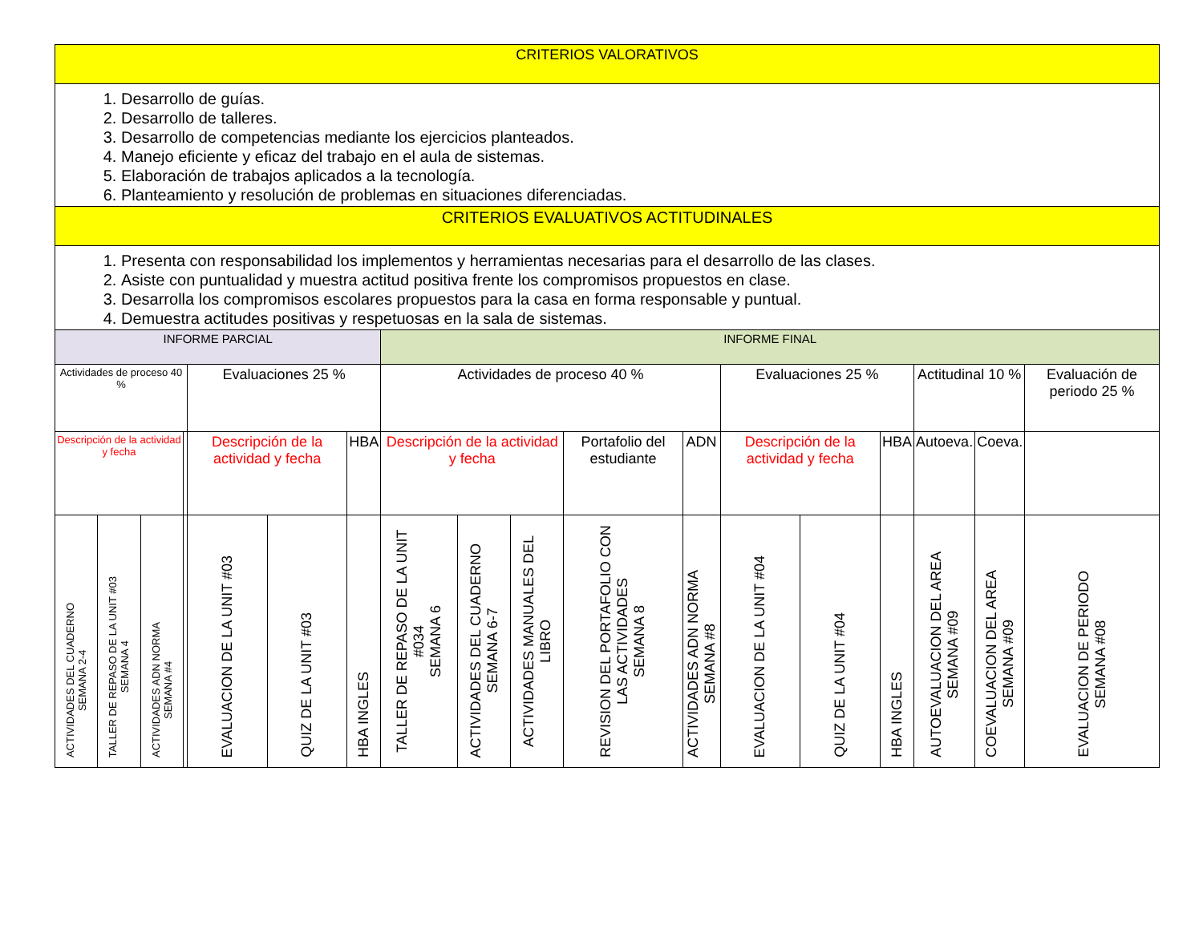| CRITERIOS VALORATIVOS | | | | | | | | | | | | | | | | | |
| 1. Desarrollo de guías. 2. Desarrollo de talleres. 3. Desarrollo de competencias mediante los ejercicios planteados. 4. Manejo eficiente y eficaz del trabajo en el aula de sistemas. 5. Elaboración de trabajos aplicados a la tecnología. 6. Planteamiento y resolución de problemas en situaciones diferenciadas. | | | | | | | | | | | | | | | | | |
| CRITERIOS EVALUATIVOS ACTITUDINALES | | | | | | | | | | | | | | | | | |
| 1. Presenta con responsabilidad los implementos y herramientas necesarias para el desarrollo de las clases. 2. Asiste con puntualidad y muestra actitud positiva frente los compromisos propuestos en clase. 3. Desarrolla los compromisos escolares propuestos para la casa en forma responsable y puntual. 4. Demuestra actitudes positivas y respetuosas en la sala de sistemas. | | | | | | | | | | | | | | | | | |
| INFORME PARCIAL | | | | | | | INFORME FINAL | | | | | | | | | | |
| Actividades de proceso 40 % | | | | Evaluaciones 25 % | | | Actividades de proceso 40 % | | | | | Evaluaciones 25 % | | | Actitudinal 10 % | | Evaluación de periodo 25 % |
| Descripción de la actividad y fecha | | | | Descripción de la actividad y fecha | | HBA | Descripción de la actividad y fecha | | | Portafolio del estudiante | ADN | Descripción de la actividad y fecha | | HBA | Autoeva. | Coeva. | |
| ACTIVIDADES DEL CUADERNO SEMANA 2-4 | TALLER DE REPASO DE LA UNIT #03 SEMANA 4 | ACTIVIDADES ADN NORMA SEMANA #4 | | EVALUACION DE LA UNIT #03 | QUIZ DE LA UNIT #03 | HBA INGLES | TALLER DE REPASO DE LA UNIT #034 SEMANA 6 | ACTIVIDADES DEL CUADERNO SEMANA 6-7 | ACTIVIDADES MANUALES DEL LIBRO | REVISION DEL PORTAFOLIO CON LAS ACTIVIDADES SEMANA 8 | ACTIVIDADES ADN NORMA SEMANA #8 | EVALUACION DE LA UNIT #04 | QUIZ DE LA UNIT #04 | HBA INGLES | AUTOEVALUACION DEL AREA SEMANA #09 | COEVALUACION DEL AREA SEMANA #09 | EVALUACION DE PERIODO SEMANA #08 |